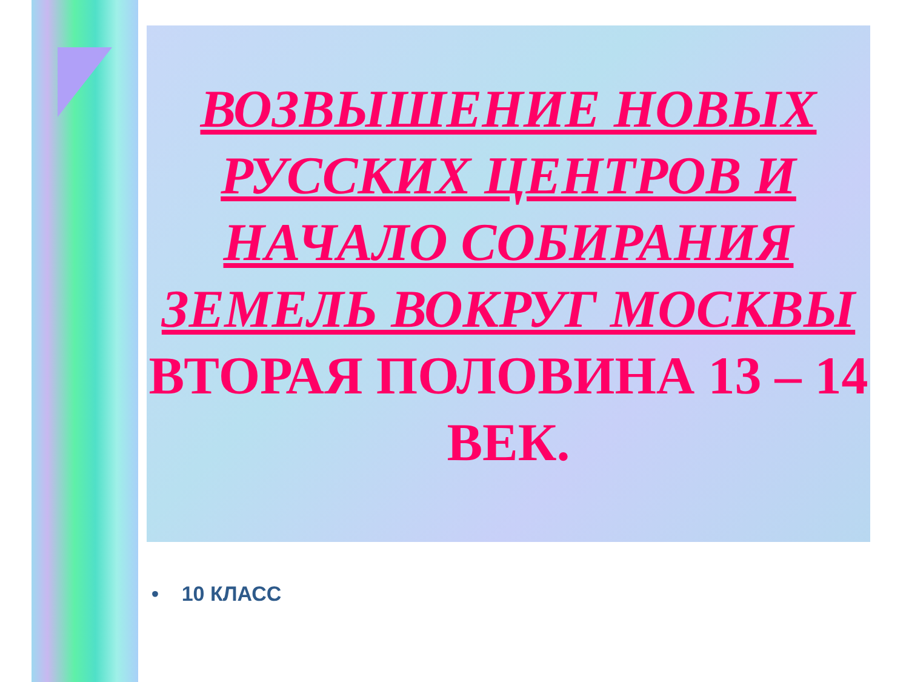ВОЗВЫШЕНИЕ НОВЫХ РУССКИХ ЦЕНТРОВ И НАЧАЛО СОБИРАНИЯ ЗЕМЕЛЬ ВОКРУГ МОСКВЫ
ВТОРАЯ ПОЛОВИНА 13 – 14 ВЕК.
• 10 КЛАСС